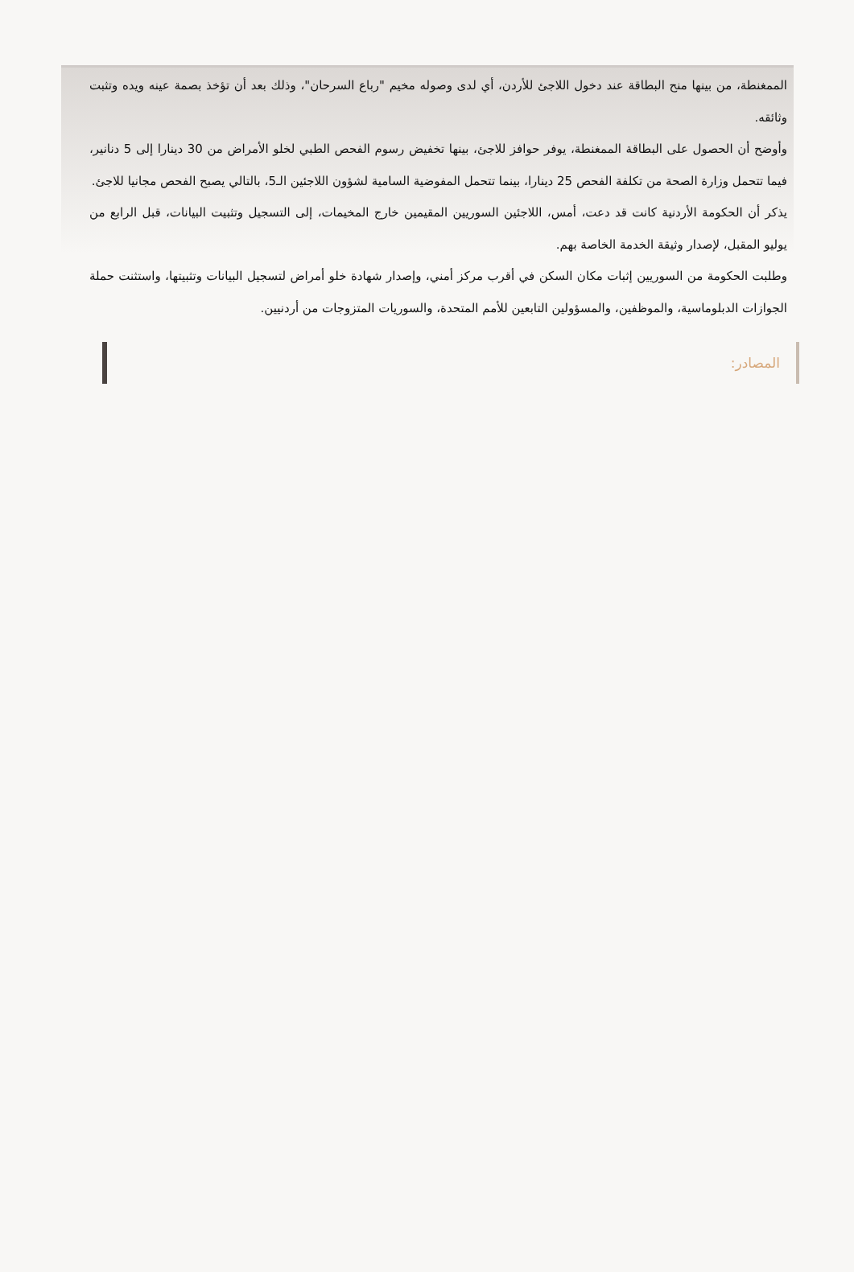الممغنطة، من بينها منح البطاقة عند دخول اللاجئ للأردن، أي لدى وصوله مخيم "رباع السرحان"، وذلك بعد أن تؤخذ بصمة عينه ويده وتثبت وثائقه.
وأوضح أن الحصول على البطاقة الممغنطة، يوفر حوافز للاجئ، بينها تخفيض رسوم الفحص الطبي لخلو الأمراض من 30 دينارا إلى 5 دنانير، فيما تتحمل وزارة الصحة من تكلفة الفحص 25 دينارا، بينما تتحمل المفوضية السامية لشؤون اللاجئين الـ5، بالتالي يصبح الفحص مجانيا للاجئ.
يذكر أن الحكومة الأردنية كانت قد دعت، أمس، اللاجئين السوريين المقيمين خارج المخيمات، إلى التسجيل وتثبيت البيانات، قبل الرابع من يوليو المقبل، لإصدار وثيقة الخدمة الخاصة بهم.
وطلبت الحكومة من السوريين إثبات مكان السكن في أقرب مركز أمني، وإصدار شهادة خلو أمراض لتسجيل البيانات وتثبيتها، واستثنت حملة الجوازات الدبلوماسية، والموظفين، والمسؤولين التابعين للأمم المتحدة، والسوريات المتزوجات من أردنيين.
المصادر: